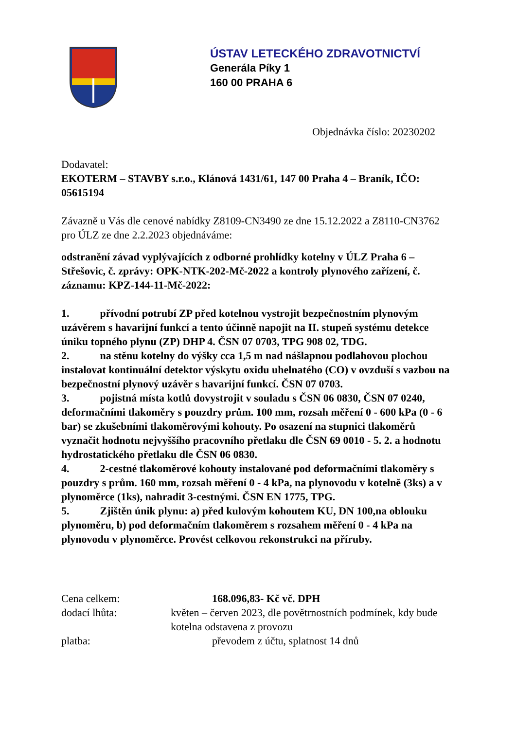ÚSTAV LETECKÉHO ZDRAVOTNICTVÍ
Generála Píky 1
160 00 PRAHA 6
Objednávka číslo: 20230202
Dodavatel:
EKOTERM – STAVBY s.r.o., Klánová 1431/61, 147 00 Praha 4 – Braník, IČO: 05615194
Závazně u Vás dle cenové nabídky Z8109-CN3490 ze dne 15.12.2022 a Z8110-CN3762 pro ÚLZ ze dne 2.2.2023 objednáváme:
odstranění závad vyplývajících z odborné prohlídky kotelny v ÚLZ Praha 6 – Střešovic, č. zprávy: OPK-NTK-202-Mč-2022 a kontroly plynového zařízení, č. záznamu: KPZ-144-11-Mč-2022:
1. přívodní potrubí ZP před kotelnou vystrojit bezpečnostním plynovým uzávěrem s havarijní funkcí a tento účinně napojit na II. stupeň systému detekce úniku topného plynu (ZP) DHP 4. ČSN 07 0703, TPG 908 02, TDG.
2. na stěnu kotelny do výšky cca 1,5 m nad nášlapnou podlahovou plochou instalovat kontinuální detektor výskytu oxidu uhelnatého (CO) v ovzduší s vazbou na bezpečnostní plynový uzávěr s havarijní funkcí. ČSN 07 0703.
3. pojistná místa kotlů dovystrojit v souladu s ČSN 06 0830, ČSN 07 0240, deformačními tlakoměry s pouzdry prům. 100 mm, rozsah měření 0 - 600 kPa (0 - 6 bar) se zkušebními tlakoměrovými kohouty. Po osazení na stupnici tlakoměrů vyznačit hodnotu nejvyššího pracovního přetlaku dle ČSN 69 0010 - 5. 2. a hodnotu hydrostatického přetlaku dle ČSN 06 0830.
4. 2-cestné tlakoměrové kohouty instalované pod deformačními tlakoměry s pouzdry s prům. 160 mm, rozsah měření 0 - 4 kPa, na plynovodu v kotelně (3ks) a v plynoměrce (1ks), nahradit 3-cestnými. ČSN EN 1775, TPG.
5. Zjištěn únik plynu: a) před kulovým kohoutem KU, DN 100,na oblouku plynoměru, b) pod deformačním tlakoměrem s rozsahem měření 0 - 4 kPa na plynovodu v plynoměrce. Provést celkovou rekonstrukci na příruby.
Cena celkem: 168.096,83- Kč vč. DPH
dodací lhůta: květen – červen 2023, dle povětrnostních podmínek, kdy bude kotelna odstavena z provozu
platba: převodem z účtu, splatnost 14 dnů